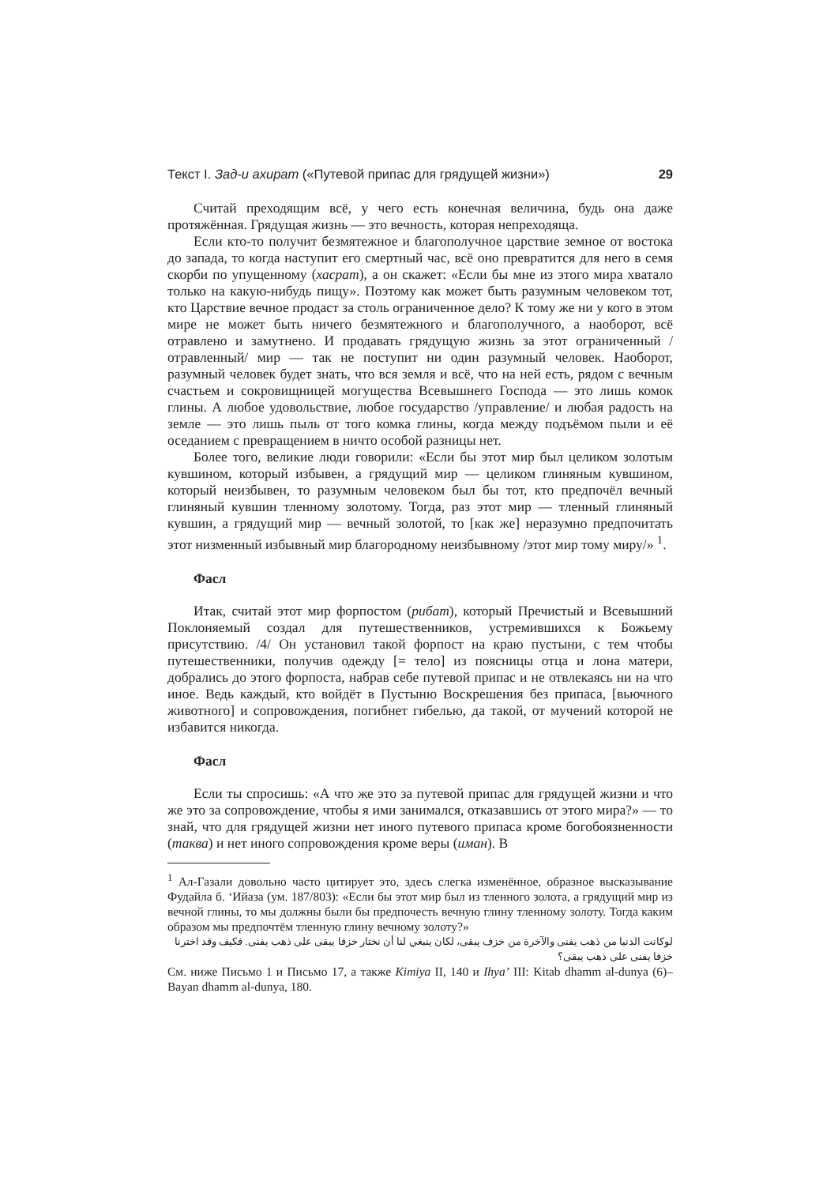Текст I. Зад-и ахират («Путевой припас для грядущей жизни») 29
Считай преходящим всё, у чего есть конечная величина, будь она даже протяжённая. Грядущая жизнь — это вечность, которая непреходяща.
Если кто-то получит безмятежное и благополучное царствие земное от востока до запада, то когда наступит его смертный час, всё оно превратится для него в семя скорби по упущенному (хасрат), а он скажет: «Если бы мне из этого мира хватало только на какую-нибудь пищу». Поэтому как может быть разумным человеком тот, кто Царствие вечное продаст за столь ограниченное дело? К тому же ни у кого в этом мире не может быть ничего безмятежного и благополучного, а наоборот, всё отравлено и замутнено. И продавать грядущую жизнь за этот ограниченный /отравленный/ мир — так не поступит ни один разумный человек. Наоборот, разумный человек будет знать, что вся земля и всё, что на ней есть, рядом с вечным счастьем и сокровищницей могущества Всевышнего Господа — это лишь комок глины. А любое удовольствие, любое государство /управление/ и любая радость на земле — это лишь пыль от того комка глины, когда между подъёмом пыли и её оседанием с превращением в ничто особой разницы нет.
Более того, великие люди говорили: «Если бы этот мир был целиком золотым кувшином, который избывен, а грядущий мир — целиком глиняным кувшином, который неизбывен, то разумным человеком был бы тот, кто предпочёл вечный глиняный кувшин тленному золотому. Тогда, раз этот мир — тленный глиняный кувшин, а грядущий мир — вечный золотой, то [как же] неразумно предпочитать этот низменный избывный мир благородному неизбывному /этот мир тому миру/» <sup>1</sup>.
Фасл
Итак, считай этот мир форпостом (рибат), который Пречистый и Всевышний Поклоняемый создал для путешественников, устремившихся к Божьему присутствию. /4/ Он установил такой форпост на краю пустыни, с тем чтобы путешественники, получив одежду [= тело] из поясницы отца и лона матери, добрались до этого форпоста, набрав себе путевой припас и не отвлекаясь ни на что иное. Ведь каждый, кто войдёт в Пустыню Воскрешения без припаса, [вьючного животного] и сопровождения, погибнет гибелью, да такой, от мучений которой не избавится никогда.
Фасл
Если ты спросишь: «А что же это за путевой припас для грядущей жизни и что же это за сопровождение, чтобы я ими занимался, отказавшись от этого мира?» — то знай, что для грядущей жизни нет иного путевого припаса кроме богобоязненности (таква) и нет иного сопровождения кроме веры (иман). В
<sup>1</sup> Ал-Газали довольно часто цитирует это, здесь слегка изменённое, образное высказывание Фудайла б. ‘Ийаза (ум. 187/803): «Если бы этот мир был из тленного золота, а грядущий мир из вечной глины, то мы должны были бы предпочесть вечную глину тленному золоту. Тогда каким образом мы предпочтём тленную глину вечному золоту?»
لوكانت الدنيا من ذهب يفنى والآخرة من خزف يبقى، لكان ينبغي لنا أن نختار خزفا يبقى على ذهب يفنى. فكيف وقد اخترنا خزفا يفنى على ذهب يبقى؟
См. ниже Письмо 1 и Письмо 17, а также Kimiya II, 140 и Ihya’ III: Kitab dhamm al-dunya (6)–Bayan dhamm al-dunya, 180.